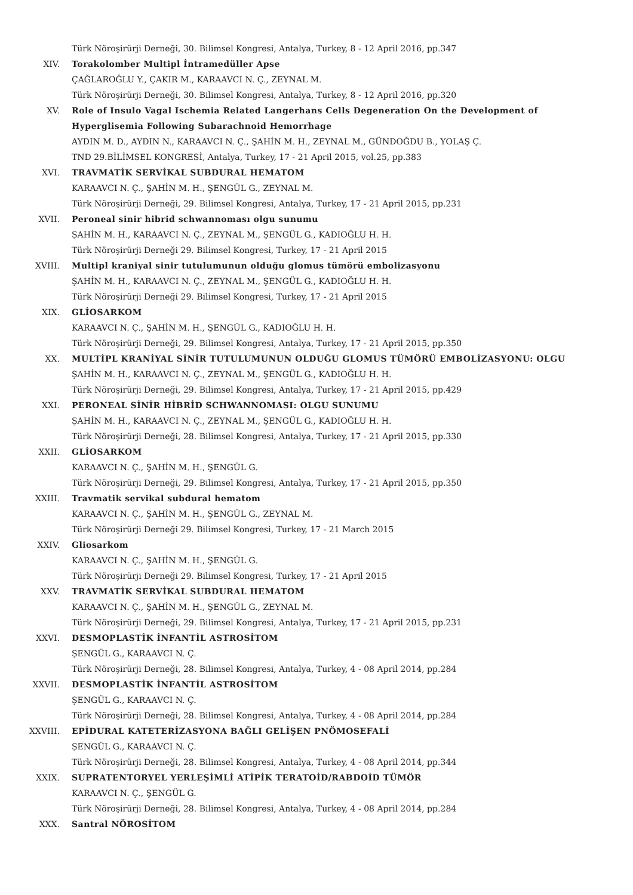Türk Nöroşirürji Derneği, 30. Bilimsel Kongresi, Antalya, Turkey, 8 - 12 April 2016, pp.347
XIV. Torakolomber Multipl İntramedüller Apse
ÇAĞLAROĞLU Y., ÇAKIR M., KARAAVCI N. Ç., ZEYNAL M.
Türk Nöroşirürji Derneği, 30. Bilimsel Kongresi, Antalya, Turkey, 8 - 12 April 2016, pp.320
XV. Role of Insulo Vagal Ischemia Related Langerhans Cells Degeneration On the Development of
Hyperglisemia Following Subarachnoid Hemorrhage
AYDIN M. D., AYDIN N., KARAAVCI N. Ç., ŞAHİN M. H., ZEYNAL M., GÜNDOĞDU B., YOLAŞ Ç.
TND 29.BİLİMSEL KONGRESİ, Antalya, Turkey, 17 - 21 April 2015, vol.25, pp.383
XVI. TRAVMATİK SERVİKAL SUBDURAL HEMATOM
KARAAVCI N. Ç., ŞAHİN M. H., ŞENGÜL G., ZEYNAL M.
Türk Nöroşirürji Derneği, 29. Bilimsel Kongresi, Antalya, Turkey, 17 - 21 April 2015, pp.231
XVII. Peroneal sinir hibrid schwannoması olgu sunumu
ŞAHİN M. H., KARAAVCI N. Ç., ZEYNAL M., ŞENGÜL G., KADIOĞLU H. H.
Türk Nöroşirürji Derneği 29. Bilimsel Kongresi, Turkey, 17 - 21 April 2015
XVIII. Multipl kraniyal sinir tutulumunun olduğu glomus tümörü embolizasyonu
ŞAHİN M. H., KARAAVCI N. Ç., ZEYNAL M., ŞENGÜL G., KADIOĞLU H. H.
Türk Nöroşirürji Derneği 29. Bilimsel Kongresi, Turkey, 17 - 21 April 2015
XIX. GLİOSARKOM
KARAAVCI N. Ç., ŞAHİN M. H., ŞENGÜL G., KADIOĞLU H. H.
Türk Nöroşirürji Derneği, 29. Bilimsel Kongresi, Antalya, Turkey, 17 - 21 April 2015, pp.350
XX. MULTİPL KRANİYAL SİNİR TUTULUMUNUN OLDUĞU GLOMUS TÜMÖRÜ EMBOLİZASYONU: OLGU
ŞAHİN M. H., KARAAVCI N. Ç., ZEYNAL M., ŞENGÜL G., KADIOĞLU H. H.
Türk Nöroşirürji Derneği, 29. Bilimsel Kongresi, Antalya, Turkey, 17 - 21 April 2015, pp.429
XXI. PERONEAL SİNİR HİBRİD SCHWANNOMASI: OLGU SUNUMU
ŞAHİN M. H., KARAAVCI N. Ç., ZEYNAL M., ŞENGÜL G., KADIOĞLU H. H.
Türk Nöroşirürji Derneği, 28. Bilimsel Kongresi, Antalya, Turkey, 17 - 21 April 2015, pp.330
XXII. GLİOSARKOM
KARAAVCI N. Ç., ŞAHİN M. H., ŞENGÜL G.
Türk Nöroşirürji Derneği, 29. Bilimsel Kongresi, Antalya, Turkey, 17 - 21 April 2015, pp.350
XXIII. Travmatik servikal subdural hematom
KARAAVCI N. Ç., ŞAHİN M. H., ŞENGÜL G., ZEYNAL M.
Türk Nöroşirürji Derneği 29. Bilimsel Kongresi, Turkey, 17 - 21 March 2015
XXIV. Gliosarkom
KARAAVCI N. Ç., ŞAHİN M. H., ŞENGÜL G.
Türk Nöroşirürji Derneği 29. Bilimsel Kongresi, Turkey, 17 - 21 April 2015
XXV. TRAVMATİK SERVİKAL SUBDURAL HEMATOM
KARAAVCI N. Ç., ŞAHİN M. H., ŞENGÜL G., ZEYNAL M.
Türk Nöroşirürji Derneği, 29. Bilimsel Kongresi, Antalya, Turkey, 17 - 21 April 2015, pp.231
XXVI. DESMOPLASTİK İNFANTİL ASTROSİTOM
ŞENGÜL G., KARAAVCI N. Ç.
Türk Nöroşirürji Derneği, 28. Bilimsel Kongresi, Antalya, Turkey, 4 - 08 April 2014, pp.284
XXVII. DESMOPLASTİK İNFANTİL ASTROSİTOM
ŞENGÜL G., KARAAVCI N. Ç.
Türk Nöroşirürji Derneği, 28. Bilimsel Kongresi, Antalya, Turkey, 4 - 08 April 2014, pp.284
XXVIII. EPİDURAL KATETERİZASYONA BAĞLI GELİŞEN PNÖMOSEFALİ
ŞENGÜL G., KARAAVCI N. Ç.
Türk Nöroşirürji Derneği, 28. Bilimsel Kongresi, Antalya, Turkey, 4 - 08 April 2014, pp.344
XXIX. SUPRATENTORYEL YERLEŞİMLİ ATİPİK TERATOİD/RABDOİD TÜMÖR
KARAAVCI N. Ç., ŞENGÜL G.
Türk Nöroşirürji Derneği, 28. Bilimsel Kongresi, Antalya, Turkey, 4 - 08 April 2014, pp.284
XXX. Santral NÖROSİTOM